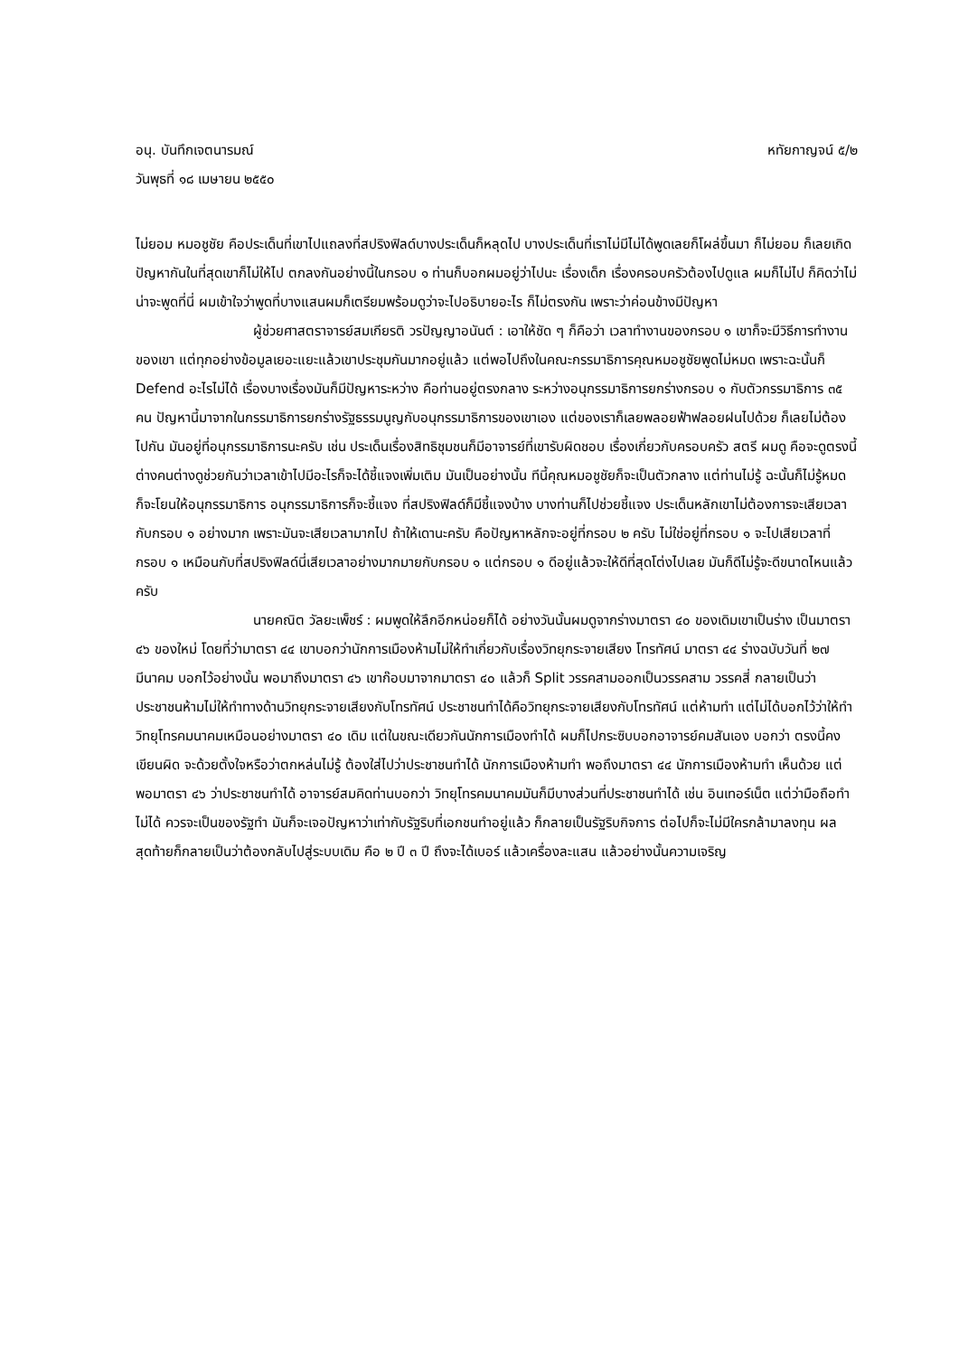อนุ. บันทึกเจตนารมณ์ หทัยกาญจน์ ๕/๒
วันพุธที่ ๑๘ เมษายน ๒๕๕๐
ไม่ยอม หมอชูชัย คือประเด็นที่เขาไปแถลงที่สปริงฟิลด์บางประเด็นก็หลุดไป บางประเด็นที่เราไม่มีไม่ได้พูดเลยก็โผล่ขึ้นมา ก็ไม่ยอม ก็เลยเกิดปัญหากันในที่สุดเขาก็ไม่ให้ไป ตกลงกันอย่างนี้ในกรอบ ๑ ท่านก็บอกผมอยู่ว่าไปนะ เรื่องเด็ก เรื่องครอบครัวต้องไปดูแล ผมก็ไม่ไป ก็คิดว่าไม่น่าจะพูดที่นี่ ผมเข้าใจว่าพูดที่บางแสนผมก็เตรียมพร้อมดูว่าจะไปอธิบายอะไร ก็ไม่ตรงกัน เพราะว่าค่อนข้างมีปัญหา
ผู้ช่วยศาสตราจารย์สมเกียรติ วรปัญญาอนันต์ : เอาให้ชัด ๆ ก็คือว่า เวลาทำงานของกรอบ ๑ เขาก็จะมีวิธีการทำงานของเขา แต่ทุกอย่างข้อมูลเยอะแยะแล้วเขาประชุมกันมากอยู่แล้ว แต่พอไปถึงในคณะกรรมาธิการคุณหมอชูชัยพูดไม่หมด เพราะฉะนั้นก็ Defend อะไรไม่ได้ เรื่องบางเรื่องมันก็มีปัญหาระหว่าง คือท่านอยู่ตรงกลาง ระหว่างอนุกรรมาธิการยกร่างกรอบ ๑ กับตัวกรรมาธิการ ๓๕ คน ปัญหานี้มาจากในกรรมาธิการยกร่างรัฐธรรมนูญกับอนุกรรมาธิการของเขาเอง แต่ของเราก็เลยพลอยฟ้าฟลอยฝนไปด้วย ก็เลยไม่ต้องไปกัน มันอยู่ที่อนุกรรมาธิการนะครับ เช่น ประเด็นเรื่องสิทธิชุมชนก็มีอาจารย์ที่เขารับผิดชอบ เรื่องเกี่ยวกับครอบครัว สตรี ผมดู คือจะดูตรงนี้ ต่างคนต่างดูช่วยกันว่าเวลาเข้าไปมีอะไรก็จะได้ชี้แจงเพิ่มเติม มันเป็นอย่างนั้น ทีนี้คุณหมอชูชัยก็จะเป็นตัวกลาง แต่ท่านไม่รู้ ฉะนั้นก็ไม่รู้หมด ก็จะโยนให้อนุกรรมาธิการ อนุกรรมาธิการก็จะชี้แจง ที่สปริงฟิลด์ก็มีชี้แจงบ้าง บางท่านก็ไปช่วยชี้แจง ประเด็นหลักเขาไม่ต้องการจะเสียเวลากับกรอบ ๑ อย่างมาก เพราะมันจะเสียเวลามากไป ถ้าให้เดานะครับ คือปัญหาหลักจะอยู่ที่กรอบ ๒ ครับ ไม่ใช่อยู่ที่กรอบ ๑ จะไปเสียเวลาที่กรอบ ๑ เหมือนกับที่สปริงฟิลด์นี่เสียเวลาอย่างมากมายกับกรอบ ๑ แต่กรอบ ๑ ดีอยู่แล้วจะให้ดีที่สุดโต่งไปเลย มันก็ดีไม่รู้จะดีขนาดไหนแล้วครับ
นายคณิต วัลยะเพ็ชร์ : ผมพูดให้ลึกอีกหน่อยก็ได้ อย่างวันนั้นผมดูจากร่างมาตรา ๔๐ ของเดิมเขาเป็นร่าง เป็นมาตรา ๔๖ ของใหม่ โดยที่ว่ามาตรา ๔๔ เขาบอกว่านักการเมืองห้ามไม่ให้ทำเกี่ยวกับเรื่องวิทยุกระจายเสียง โทรทัศน์ มาตรา ๔๔ ร่างฉบับวันที่ ๒๗ มีนาคม บอกไว้อย่างนั้น พอมาถึงมาตรา ๔๖ เขาก๊อบมาจากมาตรา ๔๐ แล้วก็ Split วรรคสามออกเป็นวรรคสาม วรรคสี่ กลายเป็นว่าประชาชนห้ามไม่ให้ทำทางด้านวิทยุกระจายเสียงกับโทรทัศน์ ประชาชนทำได้คือวิทยุกระจายเสียงกับโทรทัศน์ แต่ห้ามทำ แต่ไม่ได้บอกไว้ว่าให้ทำวิทยุโทรคมนาคมเหมือนอย่างมาตรา ๔๐ เดิม แต่ในขณะเดียวกันนักการเมืองทำได้ ผมก็ไปกระซิบบอกอาจารย์คมสันเอง บอกว่า ตรงนี้คงเขียนผิด จะด้วยตั้งใจหรือว่าตกหล่นไม่รู้ ต้องใส่ไปว่าประชาชนทำได้ นักการเมืองห้ามทำ พอถึงมาตรา ๔๔ นักการเมืองห้ามทำ เห็นด้วย แต่พอมาตรา ๔๖ ว่าประชาชนทำได้ อาจารย์สมคิดท่านบอกว่า วิทยุโทรคมนาคมมันก็มีบางส่วนที่ประชาชนทำได้ เช่น อินเทอร์เน็ต แต่ว่ามือถือทำไม่ได้ ควรจะเป็นของรัฐทำ มันก็จะเจอปัญหาว่าเท่ากับรัฐริบที่เอกชนทำอยู่แล้ว ก็กลายเป็นรัฐริบกิจการ ต่อไปก็จะไม่มีใครกล้ามาลงทุน ผลสุดท้ายก็กลายเป็นว่าต้องกลับไปสู่ระบบเดิม คือ ๒ ปี ๓ ปี ถึงจะได้เบอร์ แล้วเครื่องละแสน แล้วอย่างนั้นความเจริญ